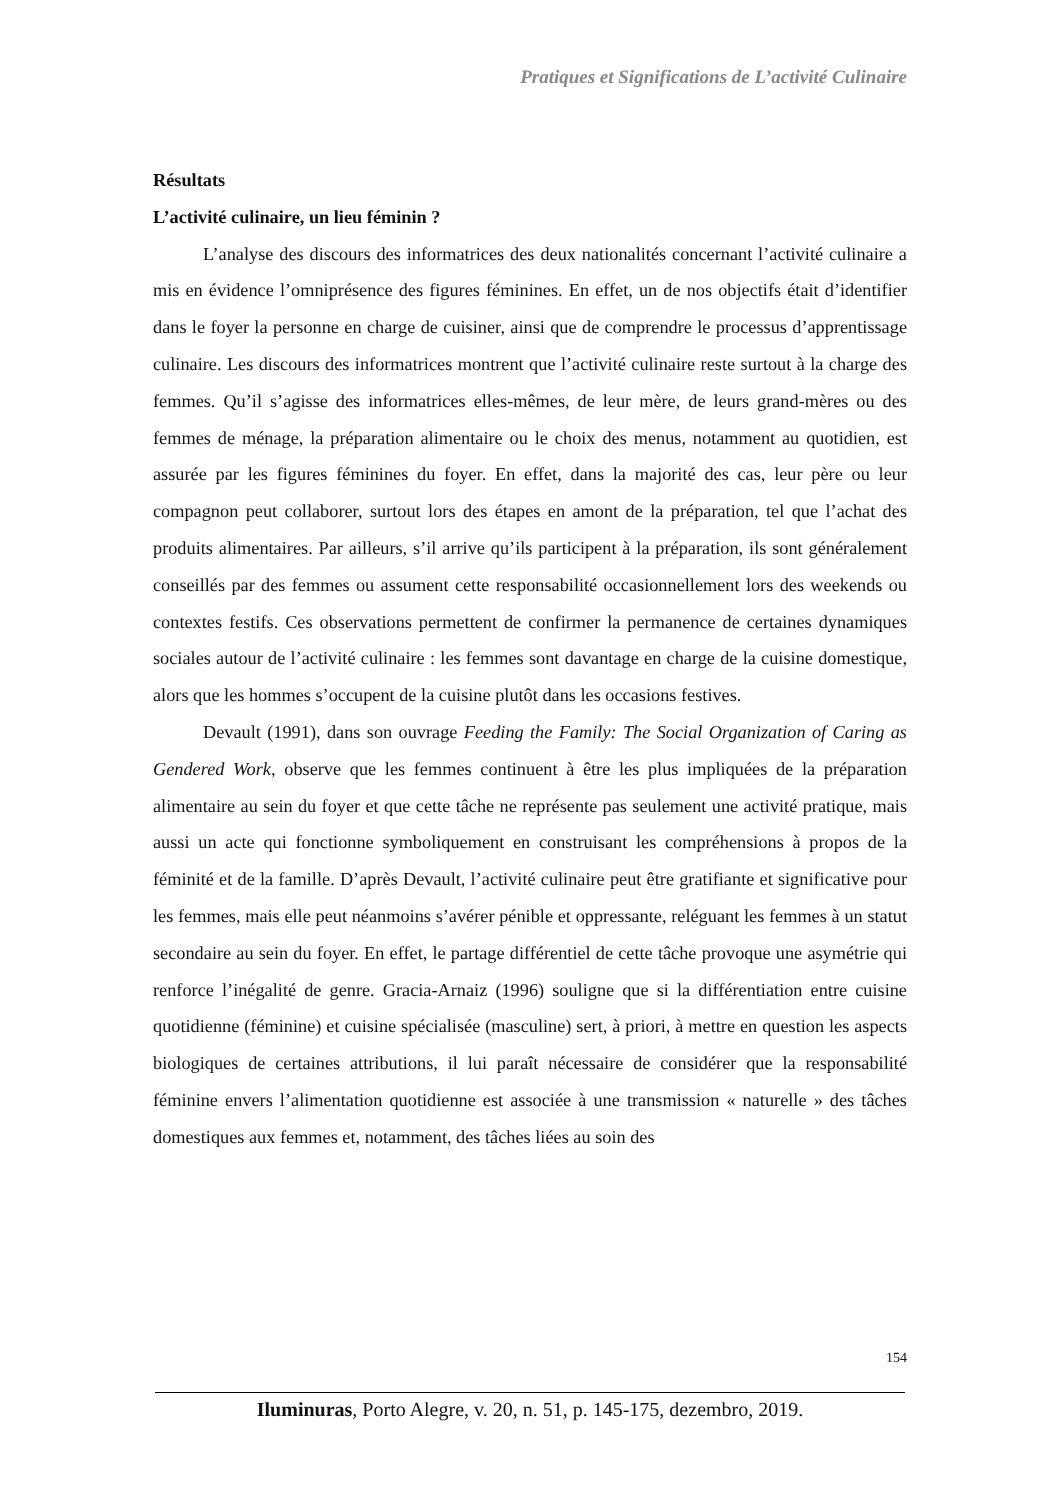Pratiques et Significations de L’activité Culinaire
Résultats
L’activité culinaire, un lieu féminin ?
L’analyse des discours des informatrices des deux nationalités concernant l’activité culinaire a mis en évidence l’omniprésence des figures féminines. En effet, un de nos objectifs était d’identifier dans le foyer la personne en charge de cuisiner, ainsi que de comprendre le processus d’apprentissage culinaire. Les discours des informatrices montrent que l’activité culinaire reste surtout à la charge des femmes. Qu’il s’agisse des informatrices elles-mêmes, de leur mère, de leurs grand-mères ou des femmes de ménage, la préparation alimentaire ou le choix des menus, notamment au quotidien, est assurée par les figures féminines du foyer. En effet, dans la majorité des cas, leur père ou leur compagnon peut collaborer, surtout lors des étapes en amont de la préparation, tel que l’achat des produits alimentaires. Par ailleurs, s’il arrive qu’ils participent à la préparation, ils sont généralement conseillés par des femmes ou assument cette responsabilité occasionnellement lors des weekends ou contextes festifs. Ces observations permettent de confirmer la permanence de certaines dynamiques sociales autour de l’activité culinaire : les femmes sont davantage en charge de la cuisine domestique, alors que les hommes s’occupent de la cuisine plutôt dans les occasions festives.
Devault (1991), dans son ouvrage Feeding the Family: The Social Organization of Caring as Gendered Work, observe que les femmes continuent à être les plus impliquées de la préparation alimentaire au sein du foyer et que cette tâche ne représente pas seulement une activité pratique, mais aussi un acte qui fonctionne symboliquement en construisant les compréhensions à propos de la féminité et de la famille. D’après Devault, l’activité culinaire peut être gratifiante et significative pour les femmes, mais elle peut néanmoins s’avérer pénible et oppressante, reléguant les femmes à un statut secondaire au sein du foyer. En effet, le partage différentiel de cette tâche provoque une asymétrie qui renforce l’inégalité de genre. Gracia-Arnaiz (1996) souligne que si la différentiation entre cuisine quotidienne (féminine) et cuisine spécialisée (masculine) sert, à priori, à mettre en question les aspects biologiques de certaines attributions, il lui paraît nécessaire de considérer que la responsabilité féminine envers l’alimentation quotidienne est associée à une transmission « naturelle » des tâches domestiques aux femmes et, notamment, des tâches liées au soin des
154
Iluminuras, Porto Alegre, v. 20, n. 51, p. 145-175, dezembro, 2019.